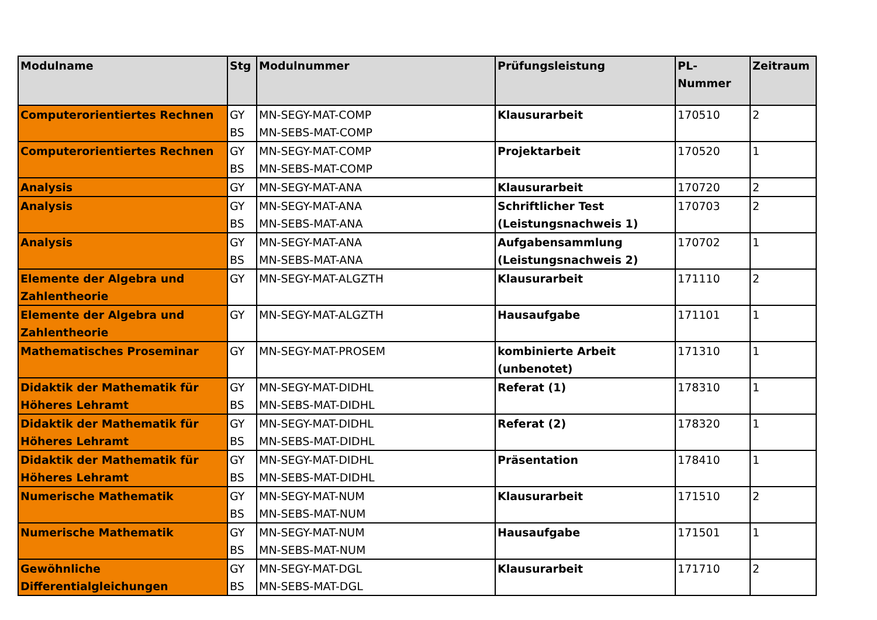| Modulname | Stg | Modulnummer | Prüfungsleistung | PL-Nummer | Zeitraum |
| --- | --- | --- | --- | --- | --- |
| Computerorientiertes Rechnen | GY BS | MN-SEGY-MAT-COMP MN-SEBS-MAT-COMP | Klausurarbeit | 170510 | 2 |
| Computerorientiertes Rechnen | GY BS | MN-SEGY-MAT-COMP MN-SEBS-MAT-COMP | Projektarbeit | 170520 | 1 |
| Analysis | GY | MN-SEGY-MAT-ANA | Klausurarbeit | 170720 | 2 |
| Analysis | GY BS | MN-SEGY-MAT-ANA MN-SEBS-MAT-ANA | Schriftlicher Test (Leistungsnachweis 1) | 170703 | 2 |
| Analysis | GY BS | MN-SEGY-MAT-ANA MN-SEBS-MAT-ANA | Aufgabensammlung (Leistungsnachweis 2) | 170702 | 1 |
| Elemente der Algebra und Zahlentheorie | GY | MN-SEGY-MAT-ALGZTH | Klausurarbeit | 171110 | 2 |
| Elemente der Algebra und Zahlentheorie | GY | MN-SEGY-MAT-ALGZTH | Hausaufgabe | 171101 | 1 |
| Mathematisches Proseminar | GY | MN-SEGY-MAT-PROSEM | kombinierte Arbeit (unbenotet) | 171310 | 1 |
| Didaktik der Mathematik für Höheres Lehramt | GY BS | MN-SEGY-MAT-DIDHL MN-SEBS-MAT-DIDHL | Referat (1) | 178310 | 1 |
| Didaktik der Mathematik für Höheres Lehramt | GY BS | MN-SEGY-MAT-DIDHL MN-SEBS-MAT-DIDHL | Referat (2) | 178320 | 1 |
| Didaktik der Mathematik für Höheres Lehramt | GY BS | MN-SEGY-MAT-DIDHL MN-SEBS-MAT-DIDHL | Präsentation | 178410 | 1 |
| Numerische Mathematik | GY BS | MN-SEGY-MAT-NUM MN-SEBS-MAT-NUM | Klausurarbeit | 171510 | 2 |
| Numerische Mathematik | GY BS | MN-SEGY-MAT-NUM MN-SEBS-MAT-NUM | Hausaufgabe | 171501 | 1 |
| Gewöhnliche Differentialgleichungen | GY BS | MN-SEGY-MAT-DGL MN-SEBS-MAT-DGL | Klausurarbeit | 171710 | 2 |